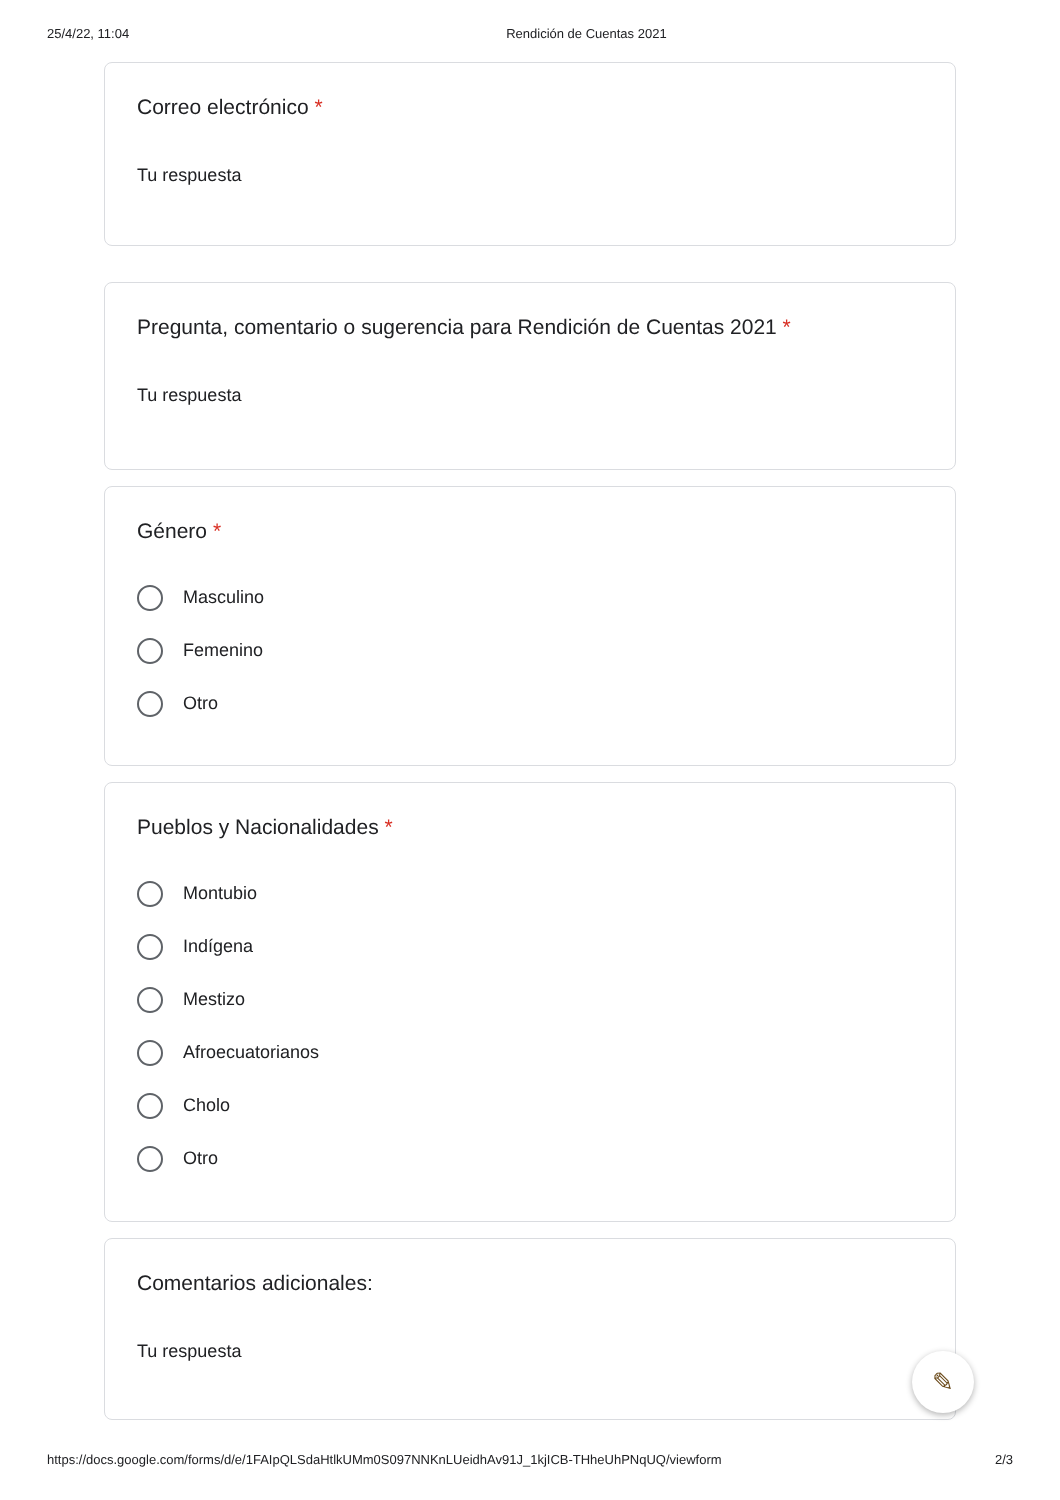25/4/22, 11:04 Rendición de Cuentas 2021
Correo electrónico *
Tu respuesta
Pregunta, comentario o sugerencia para Rendición de Cuentas 2021 *
Tu respuesta
Género *
Masculino
Femenino
Otro
Pueblos y Nacionalidades *
Montubio
Indígena
Mestizo
Afroecuatorianos
Cholo
Otro
Comentarios adicionales:
Tu respuesta
✎
https://docs.google.com/forms/d/e/1FAIpQLSdaHtlkUMm0S097NNKnLUeidhAv91J_1kjICB-THheUhPNqUQ/viewform 2/3